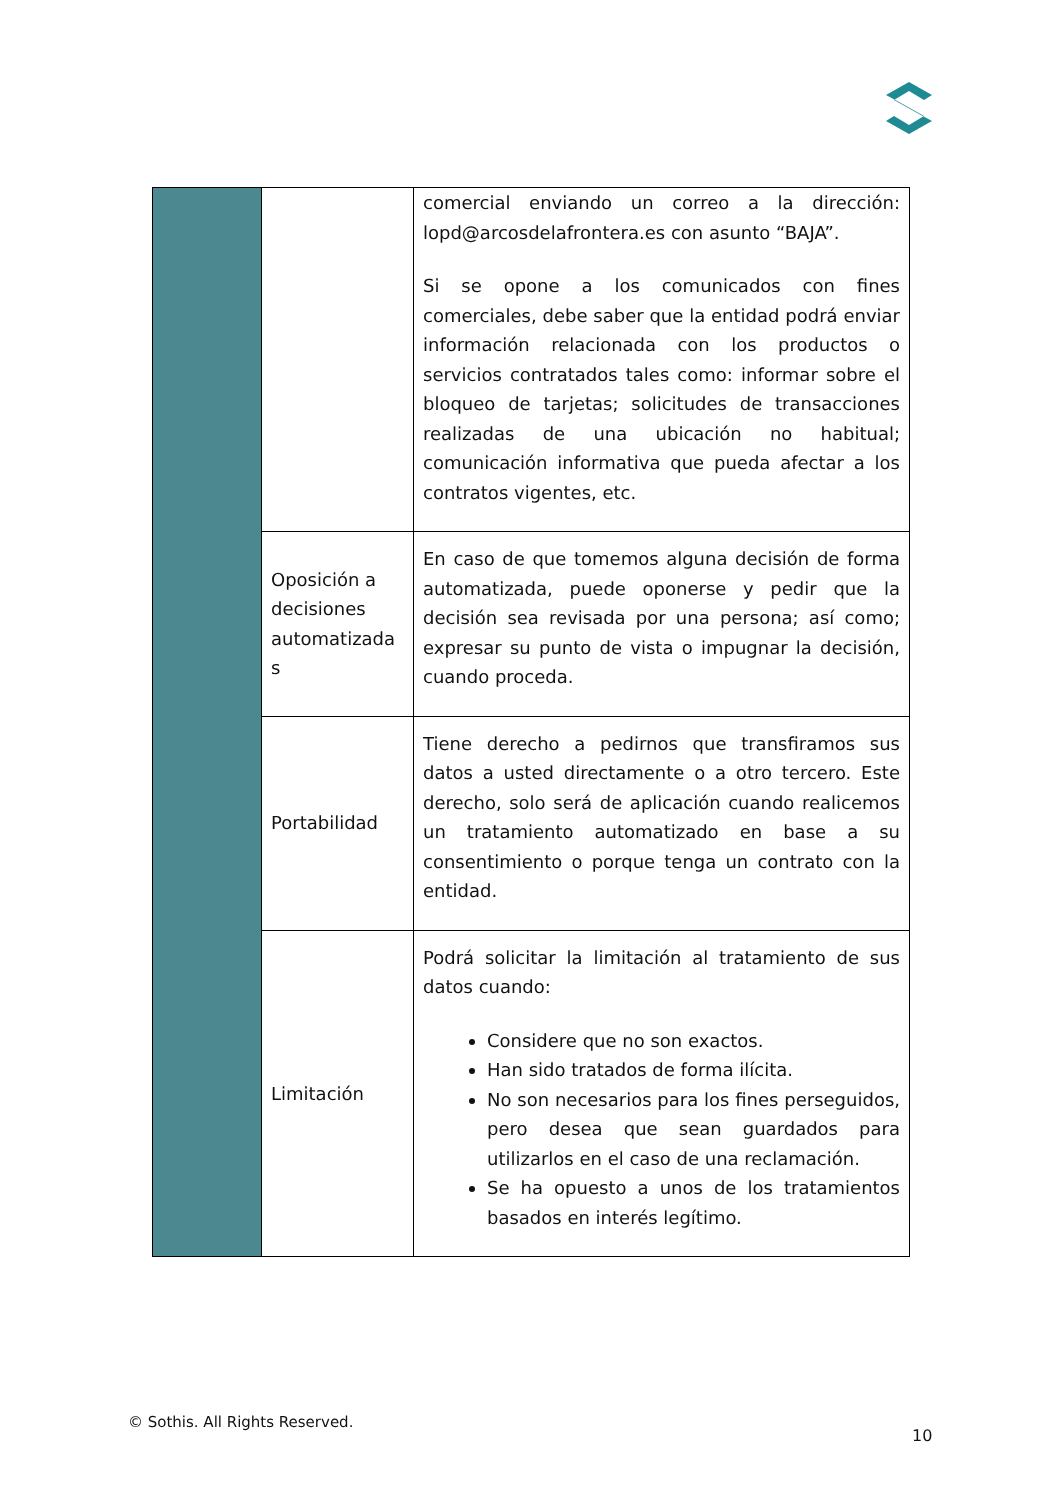| | | comercial enviando un correo a la dirección: lopd@arcosdelafrontera.es con asunto “BAJA”. Si se opone a los comunicados con fines comerciales, debe saber que la entidad podrá enviar información relacionada con los productos o servicios contratados tales como: informar sobre el bloqueo de tarjetas; solicitudes de transacciones realizadas de una ubicación no habitual; comunicación informativa que pueda afectar a los contratos vigentes, etc. |
| | Oposición a decisiones automatizada s | En caso de que tomemos alguna decisión de forma automatizada, puede oponerse y pedir que la decisión sea revisada por una persona; así como; expresar su punto de vista o impugnar la decisión, cuando proceda. |
| | Portabilidad | Tiene derecho a pedirnos que transfiramos sus datos a usted directamente o a otro tercero. Este derecho, solo será de aplicación cuando realicemos un tratamiento automatizado en base a su consentimiento o porque tenga un contrato con la entidad. |
| | Limitación | Podrá solicitar la limitación al tratamiento de sus datos cuando: Considere que no son exactos. Han sido tratados de forma ilícita. No son necesarios para los fines perseguidos, pero desea que sean guardados para utilizarlos en el caso de una reclamación. Se ha opuesto a unos de los tratamientos basados en interés legítimo. |
© Sothis. All Rights Reserved.
10